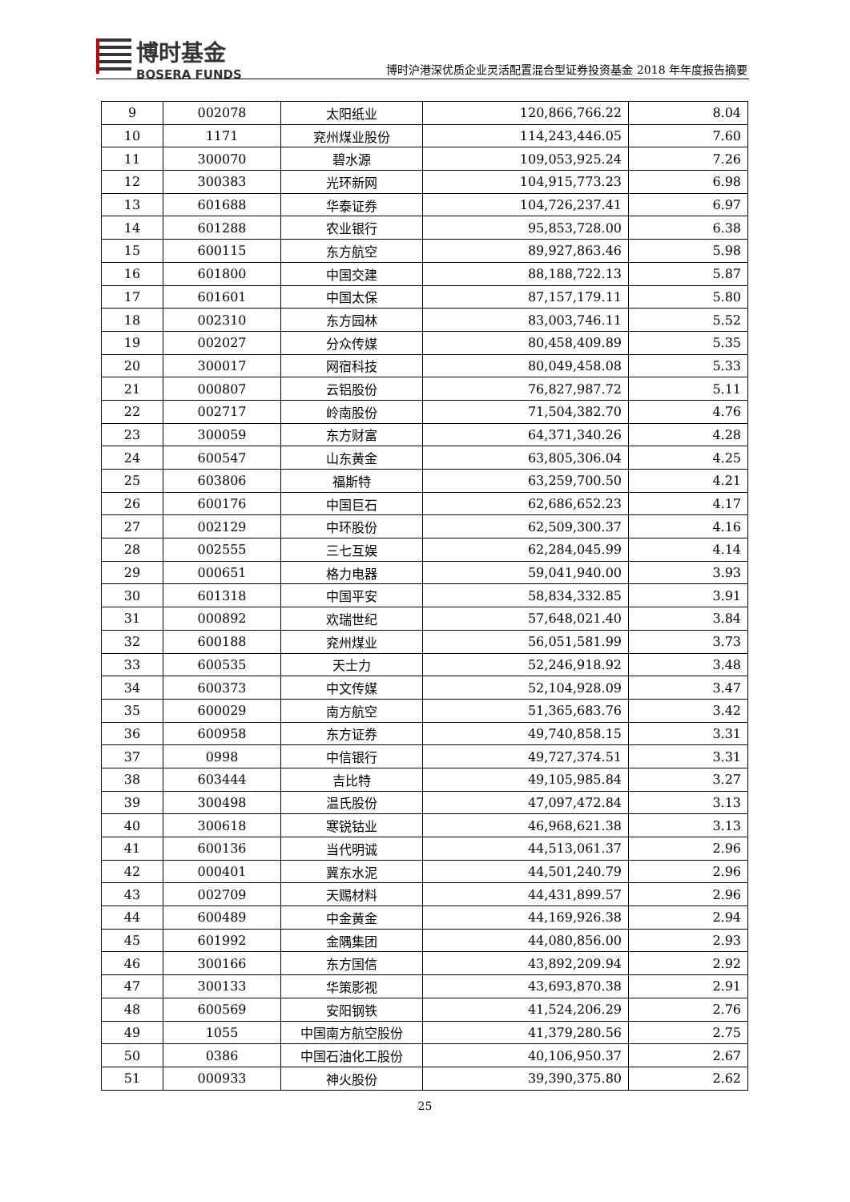博时基金
BOSERA FUNDS
博时沪港深优质企业灵活配置混合型证券投资基金 2018 年年度报告摘要
| 9 | 002078 | 太阳纸业 | 120,866,766.22 | 8.04 |
| 10 | 1171 | 兖州煤业股份 | 114,243,446.05 | 7.60 |
| 11 | 300070 | 碧水源 | 109,053,925.24 | 7.26 |
| 12 | 300383 | 光环新网 | 104,915,773.23 | 6.98 |
| 13 | 601688 | 华泰证券 | 104,726,237.41 | 6.97 |
| 14 | 601288 | 农业银行 | 95,853,728.00 | 6.38 |
| 15 | 600115 | 东方航空 | 89,927,863.46 | 5.98 |
| 16 | 601800 | 中国交建 | 88,188,722.13 | 5.87 |
| 17 | 601601 | 中国太保 | 87,157,179.11 | 5.80 |
| 18 | 002310 | 东方园林 | 83,003,746.11 | 5.52 |
| 19 | 002027 | 分众传媒 | 80,458,409.89 | 5.35 |
| 20 | 300017 | 网宿科技 | 80,049,458.08 | 5.33 |
| 21 | 000807 | 云铝股份 | 76,827,987.72 | 5.11 |
| 22 | 002717 | 岭南股份 | 71,504,382.70 | 4.76 |
| 23 | 300059 | 东方财富 | 64,371,340.26 | 4.28 |
| 24 | 600547 | 山东黄金 | 63,805,306.04 | 4.25 |
| 25 | 603806 | 福斯特 | 63,259,700.50 | 4.21 |
| 26 | 600176 | 中国巨石 | 62,686,652.23 | 4.17 |
| 27 | 002129 | 中环股份 | 62,509,300.37 | 4.16 |
| 28 | 002555 | 三七互娱 | 62,284,045.99 | 4.14 |
| 29 | 000651 | 格力电器 | 59,041,940.00 | 3.93 |
| 30 | 601318 | 中国平安 | 58,834,332.85 | 3.91 |
| 31 | 000892 | 欢瑞世纪 | 57,648,021.40 | 3.84 |
| 32 | 600188 | 兖州煤业 | 56,051,581.99 | 3.73 |
| 33 | 600535 | 天士力 | 52,246,918.92 | 3.48 |
| 34 | 600373 | 中文传媒 | 52,104,928.09 | 3.47 |
| 35 | 600029 | 南方航空 | 51,365,683.76 | 3.42 |
| 36 | 600958 | 东方证券 | 49,740,858.15 | 3.31 |
| 37 | 0998 | 中信银行 | 49,727,374.51 | 3.31 |
| 38 | 603444 | 吉比特 | 49,105,985.84 | 3.27 |
| 39 | 300498 | 温氏股份 | 47,097,472.84 | 3.13 |
| 40 | 300618 | 寒锐钴业 | 46,968,621.38 | 3.13 |
| 41 | 600136 | 当代明诚 | 44,513,061.37 | 2.96 |
| 42 | 000401 | 冀东水泥 | 44,501,240.79 | 2.96 |
| 43 | 002709 | 天赐材料 | 44,431,899.57 | 2.96 |
| 44 | 600489 | 中金黄金 | 44,169,926.38 | 2.94 |
| 45 | 601992 | 金隅集团 | 44,080,856.00 | 2.93 |
| 46 | 300166 | 东方国信 | 43,892,209.94 | 2.92 |
| 47 | 300133 | 华策影视 | 43,693,870.38 | 2.91 |
| 48 | 600569 | 安阳钢铁 | 41,524,206.29 | 2.76 |
| 49 | 1055 | 中国南方航空股份 | 41,379,280.56 | 2.75 |
| 50 | 0386 | 中国石油化工股份 | 40,106,950.37 | 2.67 |
| 51 | 000933 | 神火股份 | 39,390,375.80 | 2.62 |
25